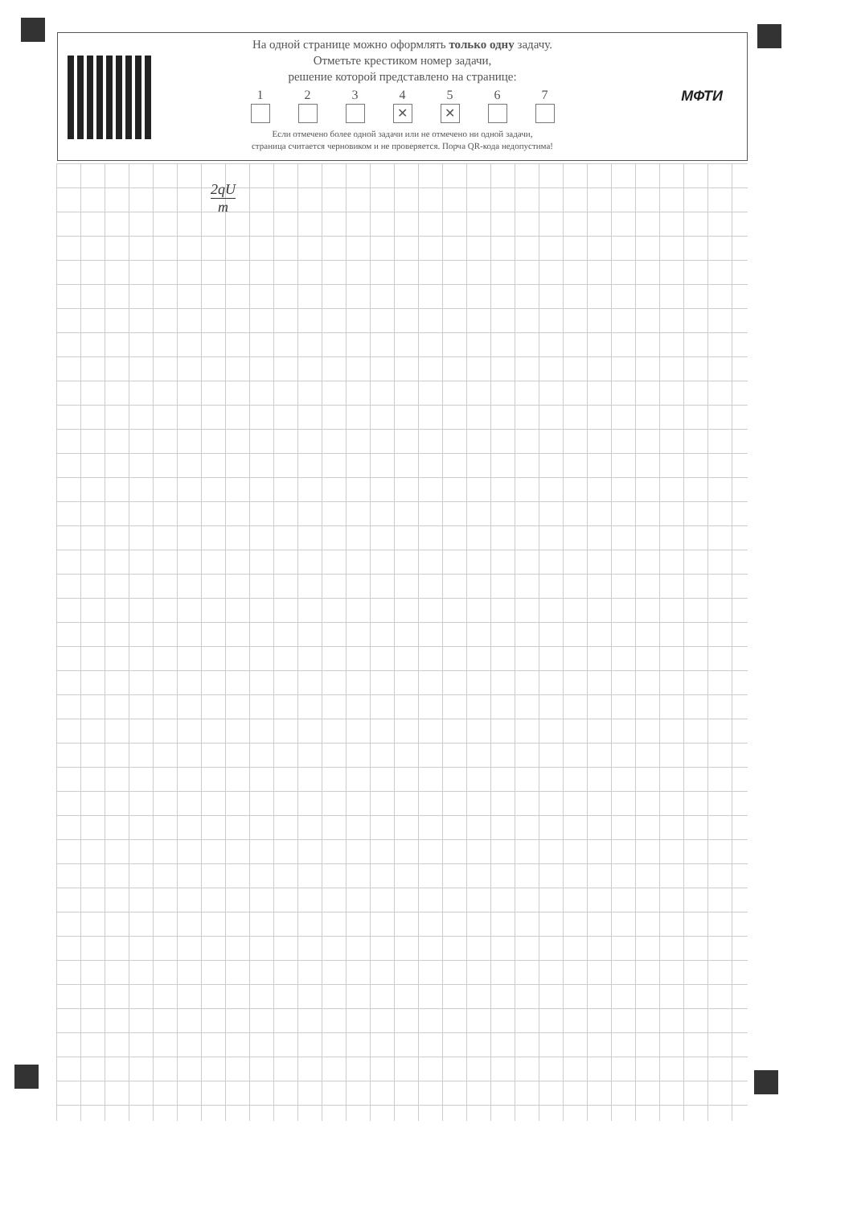На одной странице можно оформлять только одну задачу.
Отметьте крестиком номер задачи,
решение которой представлено на странице:
1 2 3 4
✕
5
✕
6 7
Если отмечено более одной задачи или не отмечено ни одной задачи,
страница считается черновиком и не проверяется. Порча QR-кода недопустима!
МФТИ
2qU
m